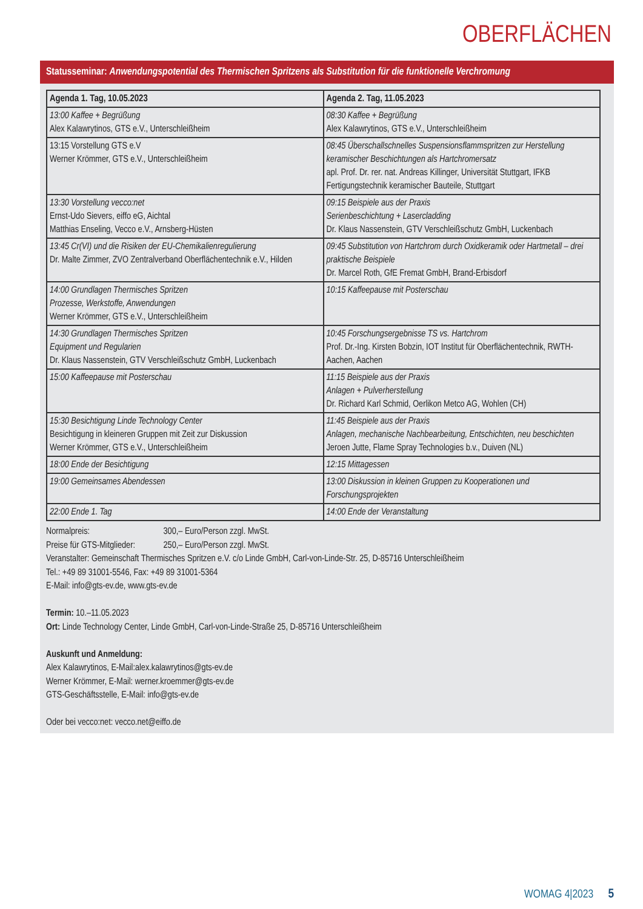OBERFLÄCHEN
Statusseminar: Anwendungspotential des Thermischen Spritzens als Substitution für die funktionelle Verchromung
| Agenda 1. Tag, 10.05.2023 | Agenda 2. Tag, 11.05.2023 |
| --- | --- |
| 13:00 Kaffee + Begrüßung Alex Kalawrytinos, GTS e.V., Unterschleißheim | 08:30 Kaffee + Begrüßung Alex Kalawrytinos, GTS e.V., Unterschleißheim |
| 13:15 Vorstellung GTS e.V Werner Krömmer, GTS e.V., Unterschleißheim | 08:45 Überschallschnelles Suspensionsflammspritzen zur Herstellung keramischer Beschichtungen als Hartchromersatz apl. Prof. Dr. rer. nat. Andreas Killinger, Universität Stuttgart, IFKB Fertigungstechnik keramischer Bauteile, Stuttgart |
| 13:30 Vorstellung vecco:net Ernst-Udo Sievers, eiffo eG, Aichtal Matthias Enseling, Vecco e.V., Arnsberg-Hüsten | 09:15 Beispiele aus der Praxis Serienbeschichtung + Lasercladding Dr. Klaus Nassenstein, GTV Verschleißschutz GmbH, Luckenbach |
| 13:45 Cr(VI) und die Risiken der EU-Chemikalienregulierung Dr. Malte Zimmer, ZVO Zentralverband Oberflächentechnik e.V., Hilden | 09:45 Substitution von Hartchrom durch Oxidkeramik oder Hartmetall – drei praktische Beispiele Dr. Marcel Roth, GfE Fremat GmbH, Brand-Erbisdorf |
| 14:00 Grundlagen Thermisches Spritzen Prozesse, Werkstoffe, Anwendungen Werner Krömmer, GTS e.V., Unterschleißheim | 10:15 Kaffeepause mit Posterschau |
| 14:30 Grundlagen Thermisches Spritzen Equipment und Regularien Dr. Klaus Nassenstein, GTV Verschleißschutz GmbH, Luckenbach | 10:45 Forschungsergebnisse TS vs. Hartchrom Prof. Dr.-Ing. Kirsten Bobzin, IOT Institut für Oberflächentechnik, RWTH-Aachen, Aachen |
| 15:00 Kaffeepause mit Posterschau | 11:15 Beispiele aus der Praxis Anlagen + Pulverherstellung Dr. Richard Karl Schmid, Oerlikon Metco AG, Wohlen (CH) |
| 15:30 Besichtigung Linde Technology Center Besichtigung in kleineren Gruppen mit Zeit zur Diskussion Werner Krömmer, GTS e.V., Unterschleißheim | 11:45 Beispiele aus der Praxis Anlagen, mechanische Nachbearbeitung, Entschichten, neu beschichten Jeroen Jutte, Flame Spray Technologies b.v., Duiven (NL) |
| 18:00 Ende der Besichtigung | 12:15 Mittagessen |
| 19:00 Gemeinsames Abendessen | 13:00 Diskussion in kleinen Gruppen zu Kooperationen und Forschungsprojekten |
| 22:00 Ende 1. Tag | 14:00 Ende der Veranstaltung |
Normalpreis: 300,– Euro/Person zzgl. MwSt.
Preise für GTS-Mitglieder: 250,– Euro/Person zzgl. MwSt.
Veranstalter: Gemeinschaft Thermisches Spritzen e.V. c/o Linde GmbH, Carl-von-Linde-Str. 25, D-85716 Unterschleißheim
Tel.: +49 89 31001-5546, Fax: +49 89 31001-5364
E-Mail: info@gts-ev.de, www.gts-ev.de
Termin: 10.–11.05.2023
Ort: Linde Technology Center, Linde GmbH, Carl-von-Linde-Straße 25, D-85716 Unterschleißheim
Auskunft und Anmeldung:
Alex Kalawrytinos, E-Mail:alex.kalawrytinos@gts-ev.de
Werner Krömmer, E-Mail: werner.kroemmer@gts-ev.de
GTS-Geschäftsstelle, E-Mail: info@gts-ev.de
Oder bei vecco:net: vecco.net@eiffo.de
WOMAG 4|2023 5